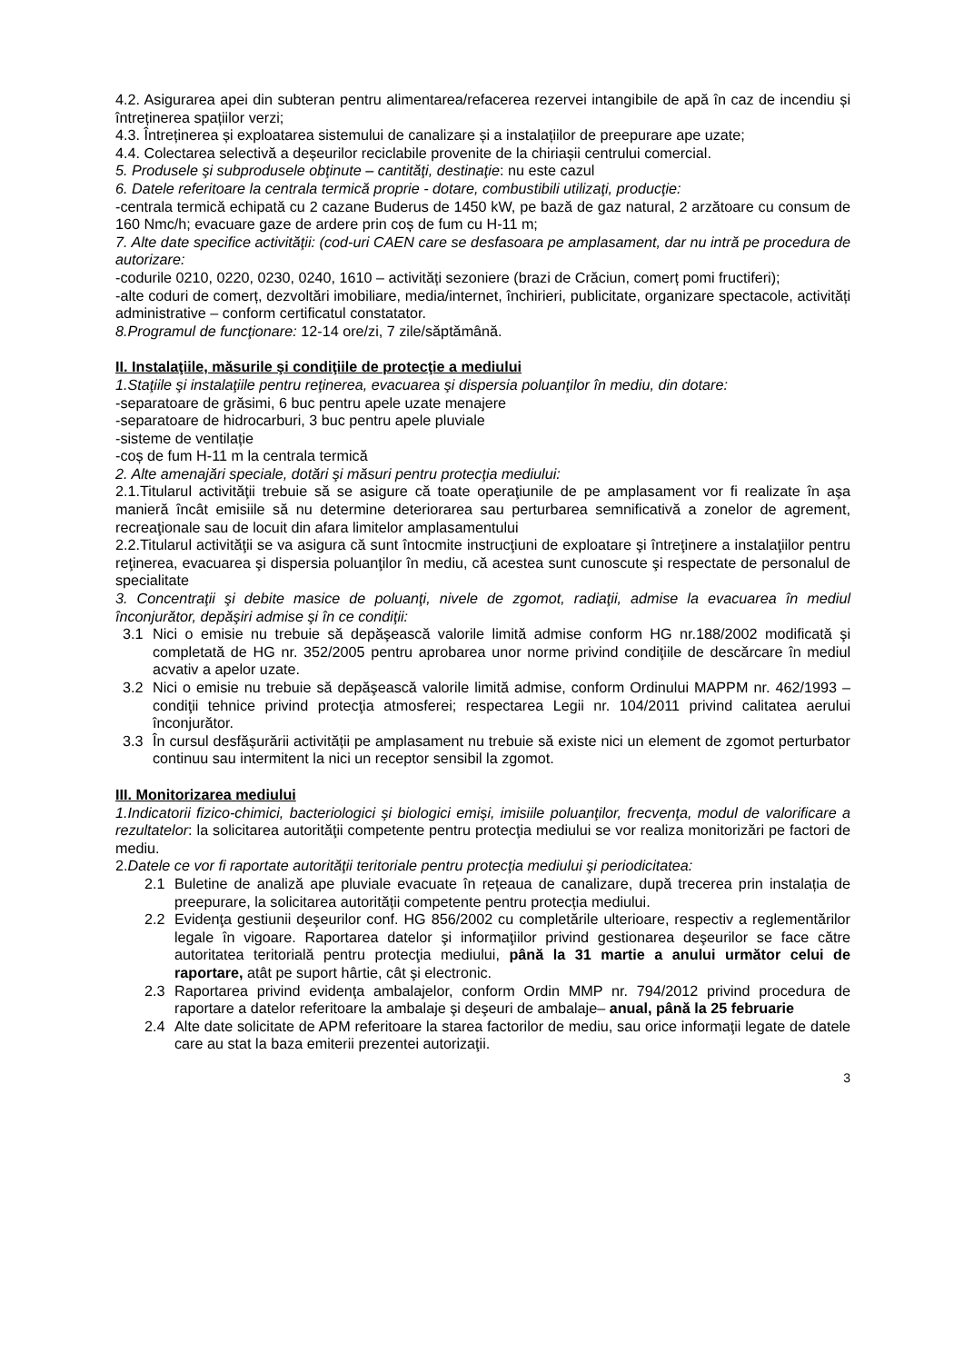4.2. Asigurarea apei din subteran pentru alimentarea/refacerea rezervei intangibile de apă în caz de incendiu și întreținerea spațiilor verzi;
4.3. Întreținerea și exploatarea sistemului de canalizare și a instalațiilor de preepurare ape uzate;
4.4. Colectarea selectivă a deșeurilor reciclabile provenite de la chiriașii centrului comercial.
5. Produsele şi subprodusele obţinute – cantităţi, destinaţie: nu este cazul
6. Datele referitoare la centrala termică proprie - dotare, combustibili utilizaţi, producţie:
-centrala termică echipată cu 2 cazane Buderus de 1450 kW, pe bază de gaz natural, 2 arzătoare cu consum de 160 Nmc/h; evacuare gaze de ardere prin coș de fum cu H-11 m;
7. Alte date specifice activităţii: (cod-uri CAEN care se desfasoara pe amplasament, dar nu intră pe procedura de autorizare:
-codurile 0210, 0220, 0230, 0240, 1610 – activități sezoniere (brazi de Crăciun, comerț pomi fructiferi);
-alte coduri de comerț, dezvoltări imobiliare, media/internet, închirieri, publicitate, organizare spectacole, activități administrative – conform certificatul constatator.
8.Programul de funcţionare: 12-14 ore/zi, 7 zile/săptămână.
II. Instalaţiile, măsurile şi condiţiile de protecţie a mediului
1.Staţiile şi instalaţiile pentru reţinerea, evacuarea şi dispersia poluanţilor în mediu, din dotare:
-separatoare de grăsimi, 6 buc pentru apele uzate menajere
-separatoare de hidrocarburi, 3 buc pentru apele pluviale
-sisteme de ventilație
-coș de fum H-11 m la centrala termică
2. Alte amenajări speciale, dotări şi măsuri pentru protecţia mediului:
2.1.Titularul activităţii trebuie să se asigure că toate operaţiunile de pe amplasament vor fi realizate în aşa manieră încât emisiile să nu determine deteriorarea sau perturbarea semnificativă a zonelor de agrement, recreaţionale sau de locuit din afara limitelor amplasamentului
2.2.Titularul activităţii se va asigura că sunt întocmite instrucţiuni de exploatare şi întreţinere a instalaţiilor pentru reţinerea, evacuarea şi dispersia poluanţilor în mediu, că acestea sunt cunoscute şi respectate de personalul de specialitate
3. Concentraţii şi debite masice de poluanţi, nivele de zgomot, radiaţii, admise la evacuarea în mediul înconjurător, depăşiri admise şi în ce condiţii:
3.1 Nici o emisie nu trebuie să depăşească valorile limită admise conform HG nr.188/2002 modificată şi completată de HG nr. 352/2005 pentru aprobarea unor norme privind condiţiile de descărcare în mediul acvativ a apelor uzate.
3.2 Nici o emisie nu trebuie să depăşească valorile limită admise, conform Ordinului MAPPM nr. 462/1993 – condiţii tehnice privind protecţia atmosferei; respectarea Legii nr. 104/2011 privind calitatea aerului înconjurător.
3.3 În cursul desfășurării activității pe amplasament nu trebuie să existe nici un element de zgomot perturbator continuu sau intermitent la nici un receptor sensibil la zgomot.
III. Monitorizarea mediului
1.Indicatorii fizico-chimici, bacteriologici şi biologici emişi, imisiile poluanţilor, frecvenţa, modul de valorificare a rezultatelor: la solicitarea autorităţii competente pentru protecţia mediului se vor realiza monitorizări pe factori de mediu.
2.Datele ce vor fi raportate autorităţii teritoriale pentru protecţia mediului şi periodicitatea:
2.1 Buletine de analiză ape pluviale evacuate în rețeaua de canalizare, după trecerea prin instalația de preepurare, la solicitarea autorității competente pentru protecția mediului.
2.2 Evidenţa gestiunii deşeurilor conf. HG 856/2002 cu completările ulterioare, respectiv a reglementărilor legale în vigoare. Raportarea datelor şi informaţiilor privind gestionarea deşeurilor se face către autoritatea teritorială pentru protecţia mediului, până la 31 martie a anului următor celui de raportare, atât pe suport hârtie, cât şi electronic.
2.3 Raportarea privind evidenţa ambalajelor, conform Ordin MMP nr. 794/2012 privind procedura de raportare a datelor referitoare la ambalaje şi deşeuri de ambalaje– anual, până la 25 februarie
2.4 Alte date solicitate de APM referitoare la starea factorilor de mediu, sau orice informaţii legate de datele care au stat la baza emiterii prezentei autorizaţii.
3